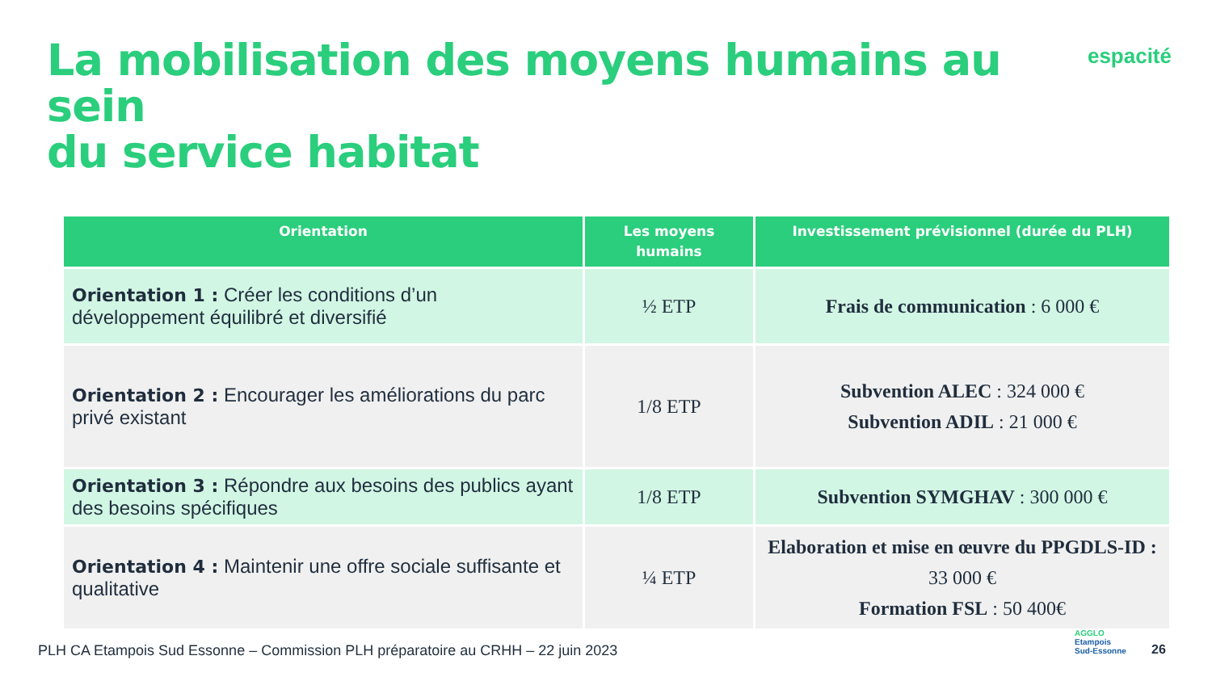La mobilisation des moyens humains au sein
du service habitat
espacité
| Orientation | Les moyens humains | Investissement prévisionnel (durée du PLH) |
| --- | --- | --- |
| Orientation 1 : Créer les conditions d’un développement équilibré et diversifié | ½ ETP | Frais de communication : 6 000 € |
| Orientation 2 : Encourager les améliorations du parc privé existant | 1/8 ETP | Subvention ALEC : 324 000 € Subvention ADIL : 21 000 € |
| Orientation 3 : Répondre aux besoins des publics ayant des besoins spécifiques | 1/8 ETP | Subvention SYMGHAV : 300 000 € |
| Orientation 4 : Maintenir une offre sociale suffisante et qualitative | ¼ ETP | Elaboration et mise en œuvre du PPGDLS-ID : 33 000 € Formation FSL : 50 400€ |
PLH CA Etampois Sud Essonne – Commission PLH préparatoire au CRHH – 22 juin 2023
AGGLO
Etampois
Sud-Essonne
26